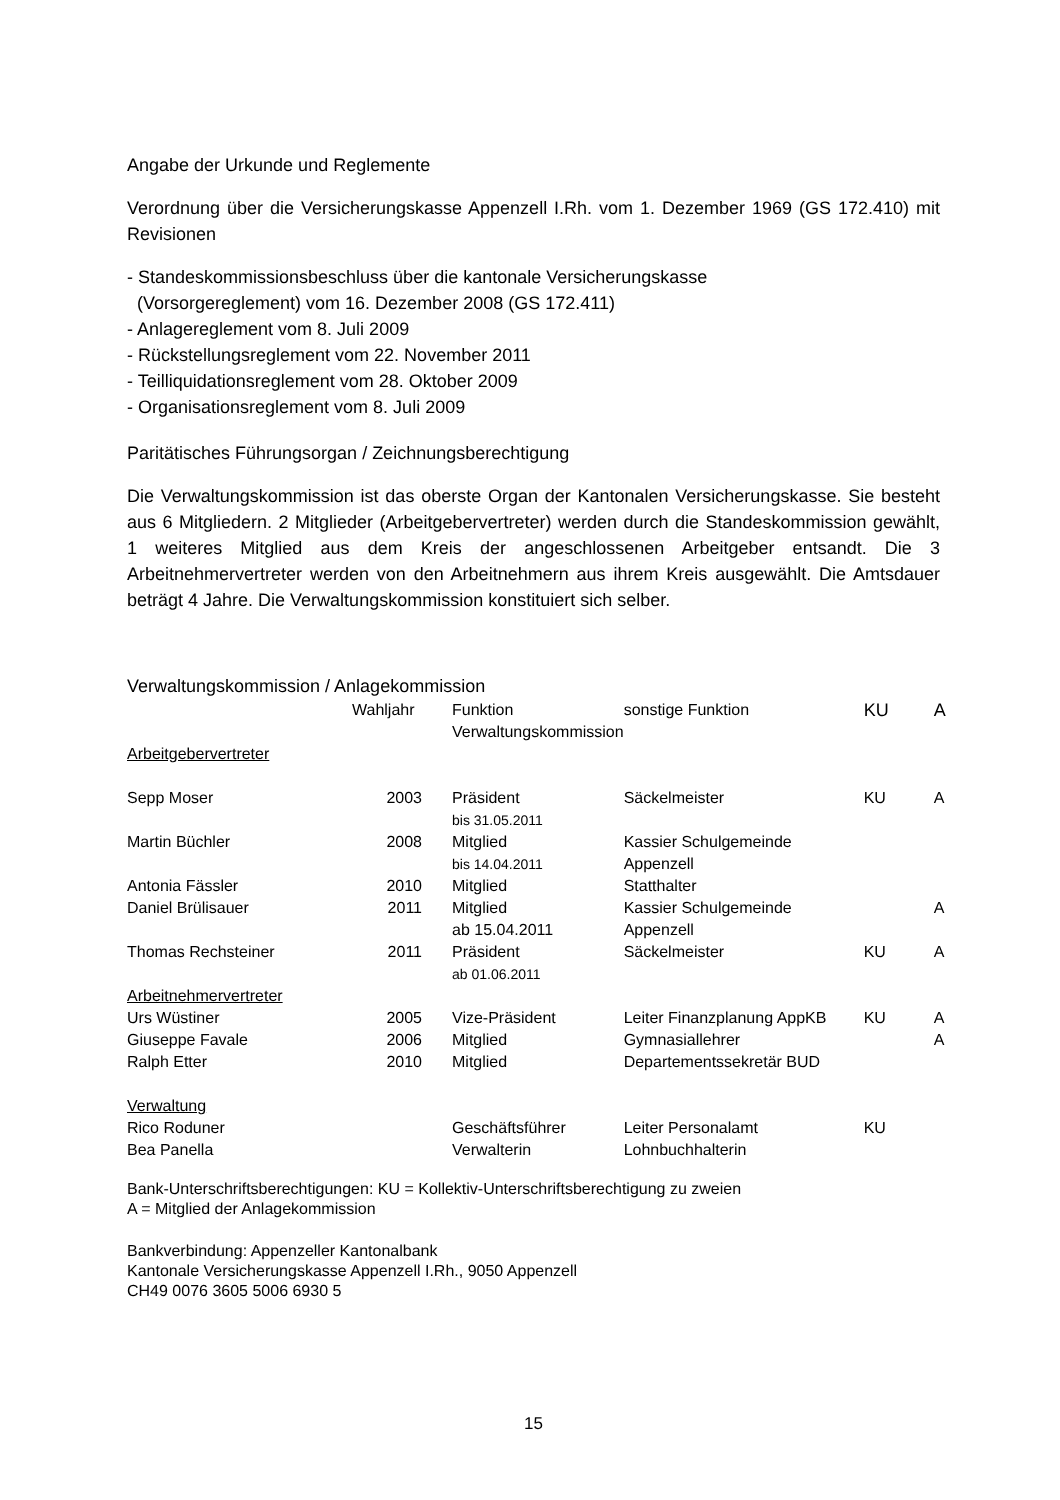Angabe der Urkunde und Reglemente
Verordnung über die Versicherungskasse Appenzell I.Rh. vom 1. Dezember 1969 (GS 172.410) mit Revisionen
- Standeskommissionsbeschluss über die kantonale Versicherungskasse
(Vorsorgereglement) vom 16. Dezember 2008 (GS 172.411)
- Anlagereglement vom 8. Juli 2009
- Rückstellungsreglement vom 22. November 2011
- Teilliquidationsreglement vom 28. Oktober 2009
- Organisationsreglement vom 8. Juli 2009
Paritätisches Führungsorgan / Zeichnungsberechtigung
Die Verwaltungskommission ist das oberste Organ der Kantonalen Versicherungskasse. Sie besteht aus 6 Mitgliedern. 2 Mitglieder (Arbeitgebervertreter) werden durch die Standeskommission gewählt, 1 weiteres Mitglied aus dem Kreis der angeschlossenen Arbeitgeber entsandt. Die 3 Arbeitnehmervertreter werden von den Arbeitnehmern aus ihrem Kreis ausgewählt. Die Amtsdauer beträgt 4 Jahre. Die Verwaltungskommission konstituiert sich selber.
Verwaltungskommission / Anlagekommission
| | Wahljahr | Funktion Verwaltungskommission | sonstige Funktion | KU | A |
| Arbeitgebervertreter | | | | | |
| Sepp Moser | 2003 | Präsident bis 31.05.2011 | Säckelmeister | KU | A |
| Martin Büchler | 2008 | Mitglied bis 14.04.2011 | Kassier Schulgemeinde Appenzell | | |
| Antonia Fässler | 2010 | Mitglied | Statthalter | | |
| Daniel Brülisauer | 2011 | Mitglied ab 15.04.2011 | Kassier Schulgemeinde Appenzell | | A |
| Thomas Rechsteiner | 2011 | Präsident ab 01.06.2011 | Säckelmeister | KU | A |
| Arbeitnehmervertreter | | | | | |
| Urs Wüstiner | 2005 | Vize-Präsident | Leiter Finanzplanung AppKB | KU | A |
| Giuseppe Favale | 2006 | Mitglied | Gymnasiallehrer | | A |
| Ralph Etter | 2010 | Mitglied | Departementssekretär BUD | | |
| Verwaltung | | | | | |
| Rico Roduner | | Geschäftsführer | Leiter Personalamt | KU | |
| Bea Panella | | Verwalterin | Lohnbuchhalterin | | |
Bank-Unterschriftsberechtigungen: KU = Kollektiv-Unterschriftsberechtigung zu zweien
A = Mitglied der Anlagekommission
Bankverbindung: Appenzeller Kantonalbank
Kantonale Versicherungskasse Appenzell I.Rh., 9050 Appenzell
CH49 0076 3605 5006 6930 5
15